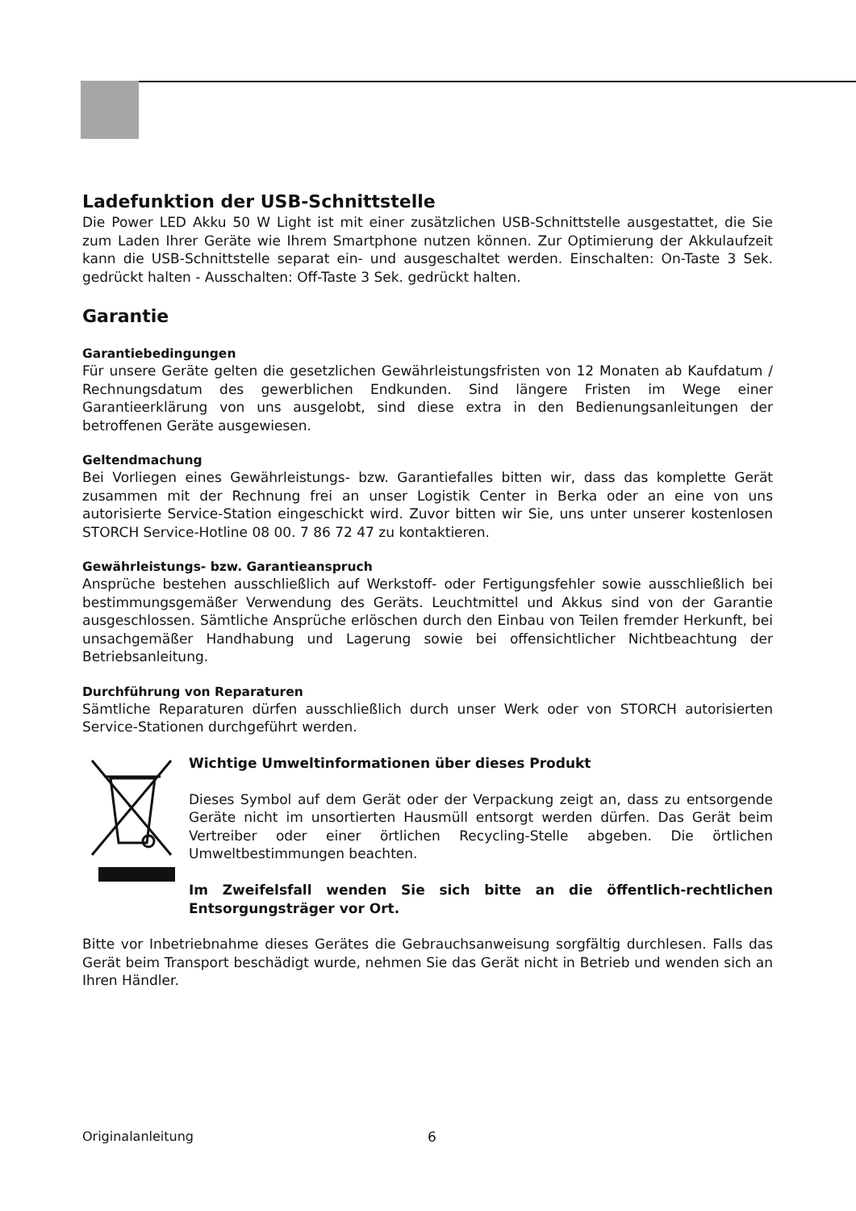Ladefunktion der USB-Schnittstelle
Die Power LED Akku 50 W Light ist mit einer zusätzlichen USB-Schnittstelle ausgestattet, die Sie zum Laden Ihrer Geräte wie Ihrem Smartphone nutzen können. Zur Optimierung der Akkulaufzeit kann die USB-Schnittstelle separat ein- und ausgeschaltet werden. Einschalten: On-Taste 3 Sek. gedrückt halten - Ausschalten: Off-Taste 3 Sek. gedrückt halten.
Garantie
Garantiebedingungen
Für unsere Geräte gelten die gesetzlichen Gewährleistungsfristen von 12 Monaten ab Kaufdatum / Rechnungsdatum des gewerblichen Endkunden. Sind längere Fristen im Wege einer Garantieerklärung von uns ausgelobt, sind diese extra in den Bedienungsanleitungen der betroffenen Geräte ausgewiesen.
Geltendmachung
Bei Vorliegen eines Gewährleistungs- bzw. Garantiefalles bitten wir, dass das komplette Gerät zusammen mit der Rechnung frei an unser Logistik Center in Berka oder an eine von uns autorisierte Service-Station eingeschickt wird. Zuvor bitten wir Sie, uns unter unserer kostenlosen STORCH Service-Hotline 08 00. 7 86 72 47 zu kontaktieren.
Gewährleistungs- bzw. Garantieanspruch
Ansprüche bestehen ausschließlich auf Werkstoff- oder Fertigungsfehler sowie ausschließlich bei bestimmungsgemäßer Verwendung des Geräts. Leuchtmittel und Akkus sind von der Garantie ausgeschlossen. Sämtliche Ansprüche erlöschen durch den Einbau von Teilen fremder Herkunft, bei unsachgemäßer Handhabung und Lagerung sowie bei offensichtlicher Nichtbeachtung der Betriebsanleitung.
Durchführung von Reparaturen
Sämtliche Reparaturen dürfen ausschließlich durch unser Werk oder von STORCH autorisierten Service-Stationen durchgeführt werden.
Wichtige Umweltinformationen über dieses Produkt
Dieses Symbol auf dem Gerät oder der Verpackung zeigt an, dass zu entsorgende Geräte nicht im unsortierten Hausmüll entsorgt werden dürfen. Das Gerät beim Vertreiber oder einer örtlichen Recycling-Stelle abgeben. Die örtlichen Umweltbestimmungen beachten.
Im Zweifelsfall wenden Sie sich bitte an die öffentlich-rechtlichen Entsorgungsträger vor Ort.
Bitte vor Inbetriebnahme dieses Gerätes die Gebrauchsanweisung sorgfältig durchlesen. Falls das Gerät beim Transport beschädigt wurde, nehmen Sie das Gerät nicht in Betrieb und wenden sich an Ihren Händler.
Originalanleitung 6